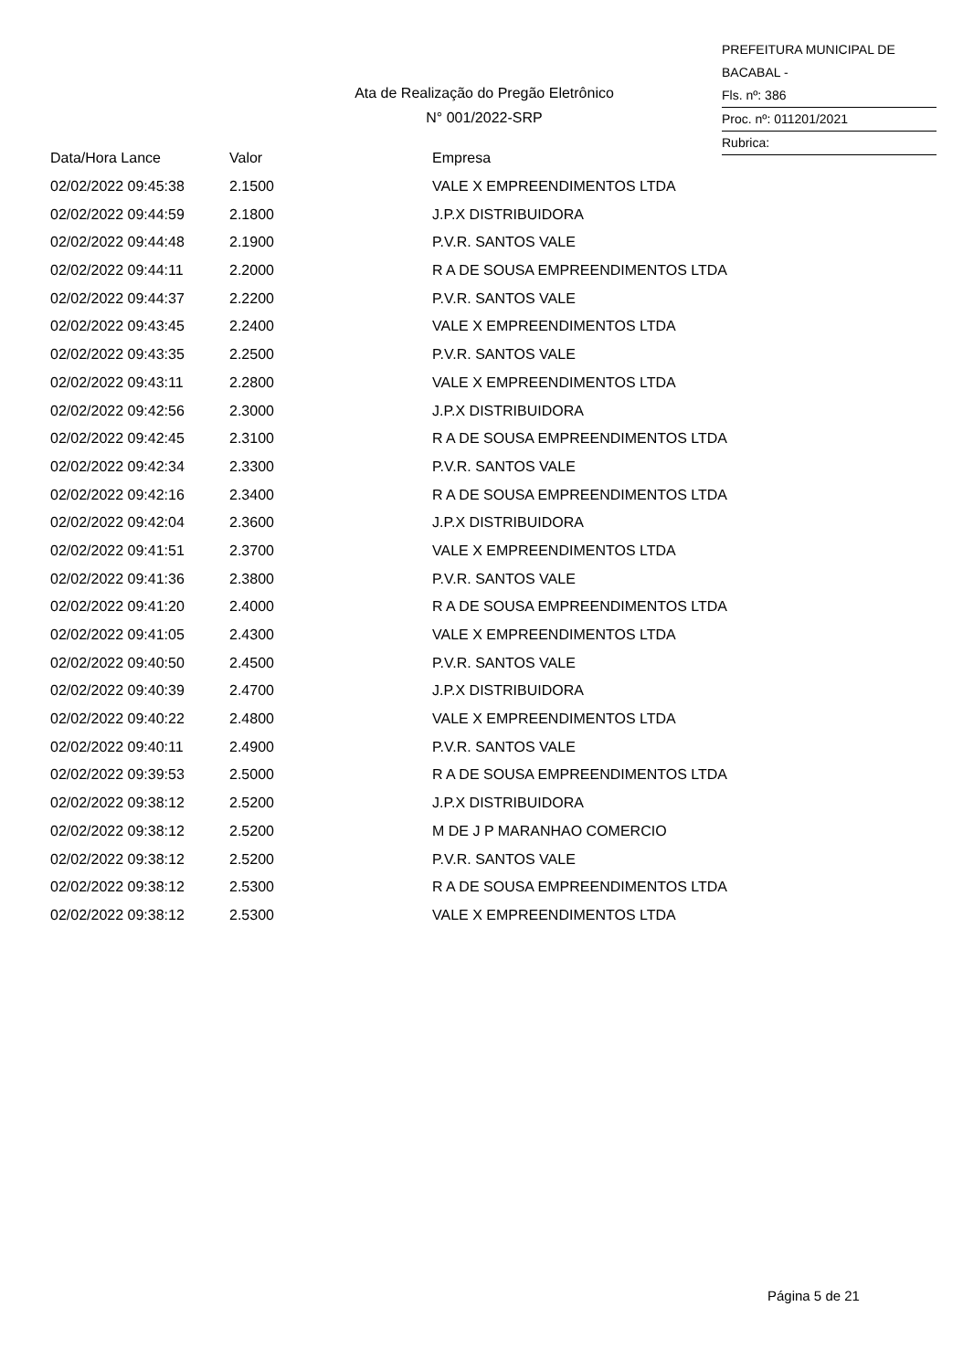PREFEITURA MUNICIPAL DE BACABAL -
Fls. nº: 386
Proc. nº: 011201/2021
Rubrica:
Ata de Realização do Pregão Eletrônico
N° 001/2022-SRP
| Data/Hora Lance | Valor | Empresa |
| --- | --- | --- |
| 02/02/2022 09:45:38 | 2.1500 | VALE X EMPREENDIMENTOS LTDA |
| 02/02/2022 09:44:59 | 2.1800 | J.P.X DISTRIBUIDORA |
| 02/02/2022 09:44:48 | 2.1900 | P.V.R. SANTOS VALE |
| 02/02/2022 09:44:11 | 2.2000 | R A DE SOUSA EMPREENDIMENTOS LTDA |
| 02/02/2022 09:44:37 | 2.2200 | P.V.R. SANTOS VALE |
| 02/02/2022 09:43:45 | 2.2400 | VALE X EMPREENDIMENTOS LTDA |
| 02/02/2022 09:43:35 | 2.2500 | P.V.R. SANTOS VALE |
| 02/02/2022 09:43:11 | 2.2800 | VALE X EMPREENDIMENTOS LTDA |
| 02/02/2022 09:42:56 | 2.3000 | J.P.X DISTRIBUIDORA |
| 02/02/2022 09:42:45 | 2.3100 | R A DE SOUSA EMPREENDIMENTOS LTDA |
| 02/02/2022 09:42:34 | 2.3300 | P.V.R. SANTOS VALE |
| 02/02/2022 09:42:16 | 2.3400 | R A DE SOUSA EMPREENDIMENTOS LTDA |
| 02/02/2022 09:42:04 | 2.3600 | J.P.X DISTRIBUIDORA |
| 02/02/2022 09:41:51 | 2.3700 | VALE X EMPREENDIMENTOS LTDA |
| 02/02/2022 09:41:36 | 2.3800 | P.V.R. SANTOS VALE |
| 02/02/2022 09:41:20 | 2.4000 | R A DE SOUSA EMPREENDIMENTOS LTDA |
| 02/02/2022 09:41:05 | 2.4300 | VALE X EMPREENDIMENTOS LTDA |
| 02/02/2022 09:40:50 | 2.4500 | P.V.R. SANTOS VALE |
| 02/02/2022 09:40:39 | 2.4700 | J.P.X DISTRIBUIDORA |
| 02/02/2022 09:40:22 | 2.4800 | VALE X EMPREENDIMENTOS LTDA |
| 02/02/2022 09:40:11 | 2.4900 | P.V.R. SANTOS VALE |
| 02/02/2022 09:39:53 | 2.5000 | R A DE SOUSA EMPREENDIMENTOS LTDA |
| 02/02/2022 09:38:12 | 2.5200 | J.P.X DISTRIBUIDORA |
| 02/02/2022 09:38:12 | 2.5200 | M DE J P MARANHAO COMERCIO |
| 02/02/2022 09:38:12 | 2.5200 | P.V.R. SANTOS VALE |
| 02/02/2022 09:38:12 | 2.5300 | R A DE SOUSA EMPREENDIMENTOS LTDA |
| 02/02/2022 09:38:12 | 2.5300 | VALE X EMPREENDIMENTOS LTDA |
Página 5 de 21